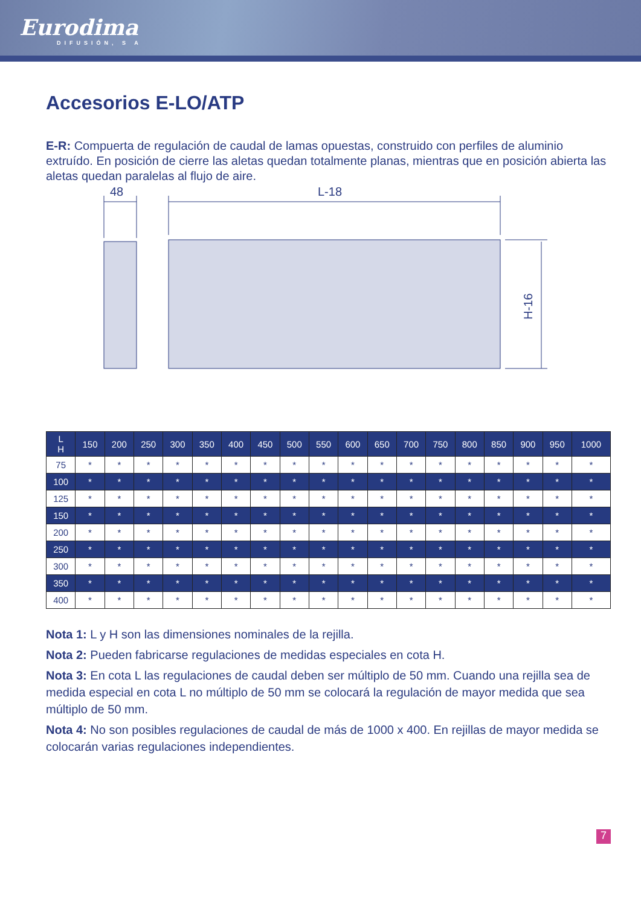Eurodima
DIFUSIÓN, S A
Accesorios E-LO/ATP
E-R: Compuerta de regulación de caudal de lamas opuestas, construido con perfiles de aluminio extruído. En posición de cierre las aletas quedan totalmente planas, mientras que en posición abierta las aletas quedan paralelas al flujo de aire.
48
L-18
H-16
| L H | 150 | 200 | 250 | 300 | 350 | 400 | 450 | 500 | 550 | 600 | 650 | 700 | 750 | 800 | 850 | 900 | 950 | 1000 |
| --- | --- | --- | --- | --- | --- | --- | --- | --- | --- | --- | --- | --- | --- | --- | --- | --- | --- | --- |
| 75 | * | * | * | * | * | * | * | * | * | * | * | * | * | * | * | * | * | * |
| 100 | * | * | * | * | * | * | * | * | * | * | * | * | * | * | * | * | * | * |
| 125 | * | * | * | * | * | * | * | * | * | * | * | * | * | * | * | * | * | * |
| 150 | * | * | * | * | * | * | * | * | * | * | * | * | * | * | * | * | * | * |
| 200 | * | * | * | * | * | * | * | * | * | * | * | * | * | * | * | * | * | * |
| 250 | * | * | * | * | * | * | * | * | * | * | * | * | * | * | * | * | * | * |
| 300 | * | * | * | * | * | * | * | * | * | * | * | * | * | * | * | * | * | * |
| 350 | * | * | * | * | * | * | * | * | * | * | * | * | * | * | * | * | * | * |
| 400 | * | * | * | * | * | * | * | * | * | * | * | * | * | * | * | * | * | * |
Nota 1: L y H son las dimensiones nominales de la rejilla.
Nota 2: Pueden fabricarse regulaciones de medidas especiales en cota H.
Nota 3: En cota L las regulaciones de caudal deben ser múltiplo de 50 mm. Cuando una rejilla sea de medida especial en cota L no múltiplo de 50 mm se colocará la regulación de mayor medida que sea múltiplo de 50 mm.
Nota 4: No son posibles regulaciones de caudal de más de 1000 x 400. En rejillas de mayor medida se colocarán varias regulaciones independientes.
7